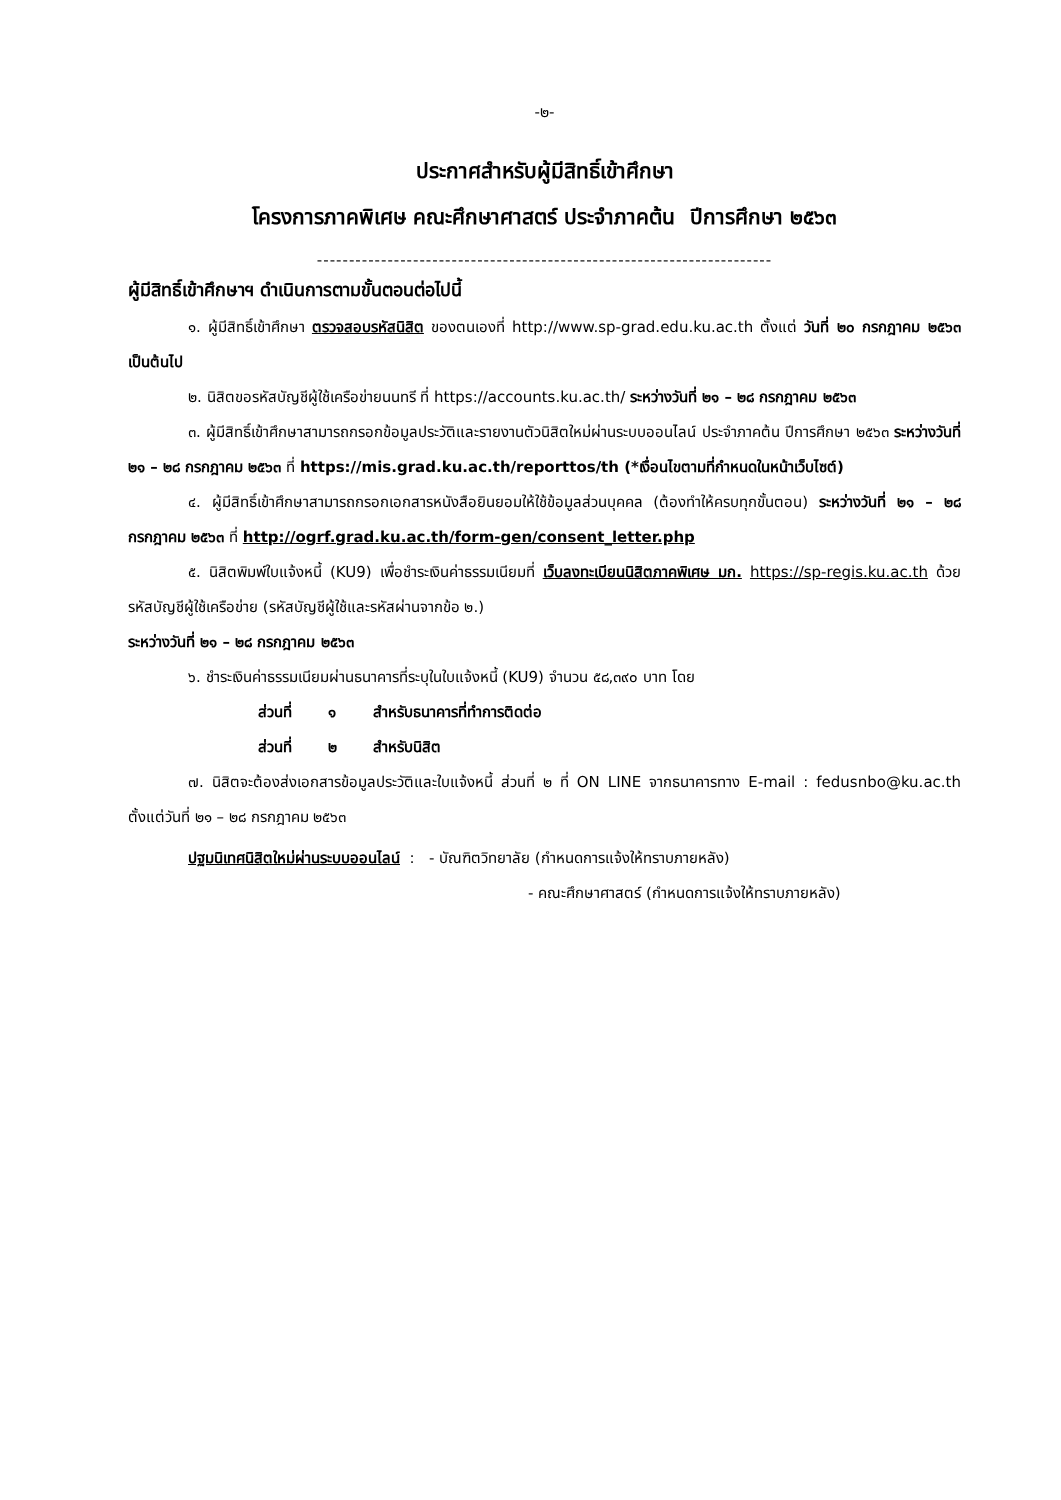-๒-
ประกาศสำหรับผู้มีสิทธิ์เข้าศึกษา
โครงการภาคพิเศษ คณะศึกษาศาสตร์ ประจำภาคต้น ปีการศึกษา ๒๕๖๓
-----------------------------------------------------------------------
ผู้มีสิทธิ์เข้าศึกษาฯ ดำเนินการตามขั้นตอนต่อไปนี้
๑. ผู้มีสิทธิ์เข้าศึกษา ตรวจสอบรหัสนิสิต ของตนเองที่ http://www.sp-grad.edu.ku.ac.th ตั้งแต่ วันที่ ๒๐ กรกฎาคม ๒๕๖๓ เป็นต้นไป
๒. นิสิตขอรหัสบัญชีผู้ใช้เครือข่ายนนทรี ที่ https://accounts.ku.ac.th/ ระหว่างวันที่ ๒๑ – ๒๘ กรกฎาคม ๒๕๖๓
๓. ผู้มีสิทธิ์เข้าศึกษาสามารถกรอกข้อมูลประวัติและรายงานตัวนิสิตใหม่ผ่านระบบออนไลน์ ประจำภาคต้น ปีการศึกษา ๒๕๖๓ ระหว่างวันที่ ๒๑ – ๒๘ กรกฎาคม ๒๕๖๓ ที่ https://mis.grad.ku.ac.th/reporttos/th (*เงื่อนไขตามที่กำหนดในหน้าเว็บไซต์)
๔. ผู้มีสิทธิ์เข้าศึกษาสามารถกรอกเอกสารหนังสือยินยอมให้ใช้ข้อมูลส่วนบุคคล (ต้องทำให้ครบทุกขั้นตอน) ระหว่างวันที่ ๒๑ – ๒๘ กรกฎาคม ๒๕๖๓ ที่ http://ogrf.grad.ku.ac.th/form-gen/consent_letter.php
๕. นิสิตพิมพ์ใบแจ้งหนี้ (KU9) เพื่อชำระเงินค่าธรรมเนียมที่ เว็บลงทะเบียนนิสิตภาคพิเศษ มก. https://sp-regis.ku.ac.th ด้วยรหัสบัญชีผู้ใช้เครือข่าย (รหัสบัญชีผู้ใช้และรหัสผ่านจากข้อ ๒.)
ระหว่างวันที่ ๒๑ – ๒๘ กรกฎาคม ๒๕๖๓
๖. ชำระเงินค่าธรรมเนียมผ่านธนาคารที่ระบุในใบแจ้งหนี้ (KU9) จำนวน ๕๘,๓๙๐ บาท โดย
ส่วนที่ ๑ สำหรับธนาคารที่ทำการติดต่อ
ส่วนที่ ๒ สำหรับนิสิต
๗. นิสิตจะต้องส่งเอกสารข้อมูลประวัติและใบแจ้งหนี้ ส่วนที่ ๒ ที่ ON LINE จากธนาคารทาง E-mail : fedusnbo@ku.ac.th ตั้งแต่วันที่ ๒๑ – ๒๘ กรกฎาคม ๒๕๖๓
ปฐมนิเทศนิสิตใหม่ผ่านระบบออนไลน์ : - บัณฑิตวิทยาลัย (กำหนดการแจ้งให้ทราบภายหลัง)
- คณะศึกษาศาสตร์ (กำหนดการแจ้งให้ทราบภายหลัง)